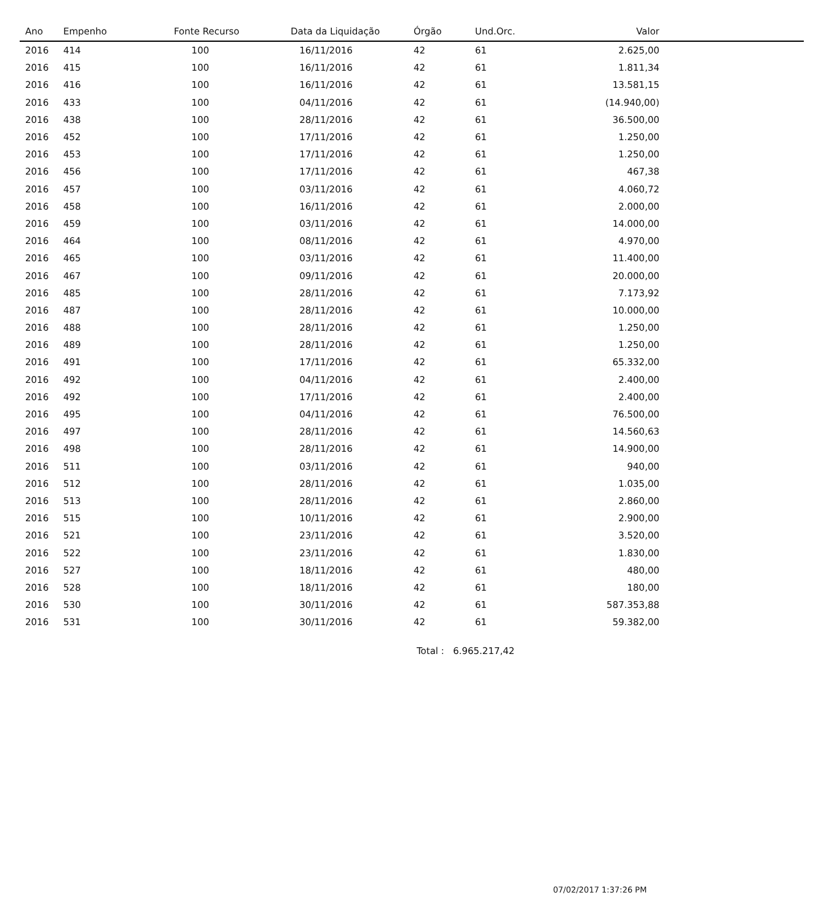| Ano | Empenho | Fonte Recurso | Data da Liquidação | Órgão | Und.Orc. | Valor | |
| --- | --- | --- | --- | --- | --- | --- | --- |
| 2016 | 414 | 100 | 16/11/2016 | 42 | 61 | 2.625,00 | |
| 2016 | 415 | 100 | 16/11/2016 | 42 | 61 | 1.811,34 | |
| 2016 | 416 | 100 | 16/11/2016 | 42 | 61 | 13.581,15 | |
| 2016 | 433 | 100 | 04/11/2016 | 42 | 61 | (14.940,00) | |
| 2016 | 438 | 100 | 28/11/2016 | 42 | 61 | 36.500,00 | |
| 2016 | 452 | 100 | 17/11/2016 | 42 | 61 | 1.250,00 | |
| 2016 | 453 | 100 | 17/11/2016 | 42 | 61 | 1.250,00 | |
| 2016 | 456 | 100 | 17/11/2016 | 42 | 61 | 467,38 | |
| 2016 | 457 | 100 | 03/11/2016 | 42 | 61 | 4.060,72 | |
| 2016 | 458 | 100 | 16/11/2016 | 42 | 61 | 2.000,00 | |
| 2016 | 459 | 100 | 03/11/2016 | 42 | 61 | 14.000,00 | |
| 2016 | 464 | 100 | 08/11/2016 | 42 | 61 | 4.970,00 | |
| 2016 | 465 | 100 | 03/11/2016 | 42 | 61 | 11.400,00 | |
| 2016 | 467 | 100 | 09/11/2016 | 42 | 61 | 20.000,00 | |
| 2016 | 485 | 100 | 28/11/2016 | 42 | 61 | 7.173,92 | |
| 2016 | 487 | 100 | 28/11/2016 | 42 | 61 | 10.000,00 | |
| 2016 | 488 | 100 | 28/11/2016 | 42 | 61 | 1.250,00 | |
| 2016 | 489 | 100 | 28/11/2016 | 42 | 61 | 1.250,00 | |
| 2016 | 491 | 100 | 17/11/2016 | 42 | 61 | 65.332,00 | |
| 2016 | 492 | 100 | 04/11/2016 | 42 | 61 | 2.400,00 | |
| 2016 | 492 | 100 | 17/11/2016 | 42 | 61 | 2.400,00 | |
| 2016 | 495 | 100 | 04/11/2016 | 42 | 61 | 76.500,00 | |
| 2016 | 497 | 100 | 28/11/2016 | 42 | 61 | 14.560,63 | |
| 2016 | 498 | 100 | 28/11/2016 | 42 | 61 | 14.900,00 | |
| 2016 | 511 | 100 | 03/11/2016 | 42 | 61 | 940,00 | |
| 2016 | 512 | 100 | 28/11/2016 | 42 | 61 | 1.035,00 | |
| 2016 | 513 | 100 | 28/11/2016 | 42 | 61 | 2.860,00 | |
| 2016 | 515 | 100 | 10/11/2016 | 42 | 61 | 2.900,00 | |
| 2016 | 521 | 100 | 23/11/2016 | 42 | 61 | 3.520,00 | |
| 2016 | 522 | 100 | 23/11/2016 | 42 | 61 | 1.830,00 | |
| 2016 | 527 | 100 | 18/11/2016 | 42 | 61 | 480,00 | |
| 2016 | 528 | 100 | 18/11/2016 | 42 | 61 | 180,00 | |
| 2016 | 530 | 100 | 30/11/2016 | 42 | 61 | 587.353,88 | |
| 2016 | 531 | 100 | 30/11/2016 | 42 | 61 | 59.382,00 | |
Total : 6.965.217,42
07/02/2017 1:37:26 PM